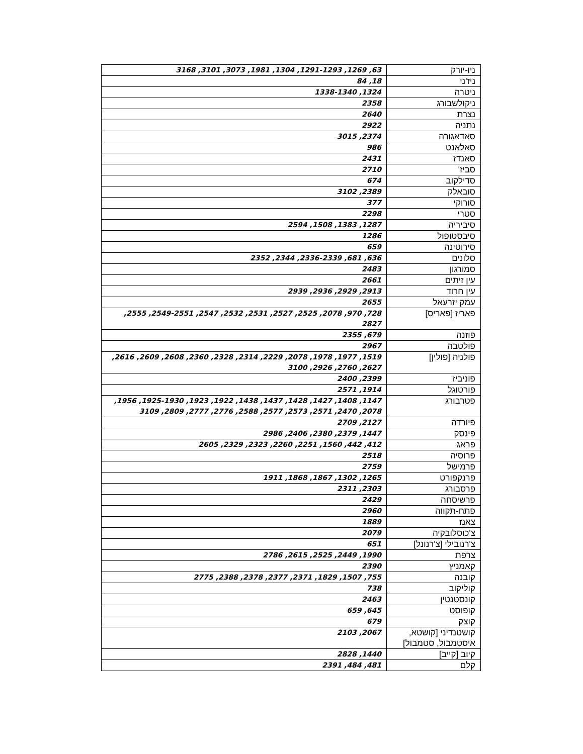| ניו-יורק | 63, 1269, 1291-1293, 1304, 1981, 3073, 3101, 3168 |
| ניז'ני | 18, 84 |
| ניטרה | 1324, 1338-1340 |
| ניקולשבורג | 2358 |
| נצרת | 2640 |
| נתניה | 2922 |
| סאדאגורה | 2374, 3015 |
| סאלאנט | 986 |
| סאנדז | 2431 |
| סביז' | 2710 |
| סדילקוב | 674 |
| סובאלק | 2389, 3102 |
| סורוקי | 377 |
| סטרי | 2298 |
| סיביריה | 1287, 1383, 1508, 2594 |
| סיבסטופול | 1286 |
| סירוטינה | 659 |
| סלונים | 636, 681, 2336-2339, 2344, 2352 |
| סמורגון | 2483 |
| עין זיתים | 2661 |
| עין חרוד | 2913, 2929, 2936, 2939 |
| עמק יזרעאל | 2655 |
| פאריז [פאריס] | 728, 970, 2078, 2525, 2527, 2531, 2532, 2547, 2549-2551, 2555, 2827 |
| פוזנה | 679, 2355 |
| פולטבה | 2967 |
| פולניה [פולין] | 1519, 1977, 1978, 2078, 2229, 2314, 2328, 2360, 2608, 2609, 2616, 2627, 2760, 2926, 3100 |
| פוניביז | 2399, 2400 |
| פורטוגל | 1914, 2571 |
| פטרבורג | 1147, 1408, 1427, 1428, 1437, 1438, 1922, 1923, 1925-1930, 1956, 2078, 2470, 2571, 2573, 2577, 2588, 2776, 2777, 2809, 3109 |
| פיורדה | 2127, 2709 |
| פינסק | 1447, 2379, 2380, 2406, 2986 |
| פראג | 412, 442, 1560, 2251, 2260, 2323, 2329, 2605 |
| פרוסיה | 2518 |
| פרמישל | 2759 |
| פרנקפורט | 1265, 1302, 1867, 1868, 1911 |
| פרסבורג | 2303, 2311 |
| פרשיסחה | 2429 |
| פתח-תקווה | 2960 |
| צאנז | 1889 |
| צ'כוסלובקיה | 2079 |
| צ'רנובילי [צ'רנונל] | 651 |
| צרפת | 1990, 2449, 2525, 2615, 2786 |
| קאמניץ | 2390 |
| קובנה | 755, 1507, 1829, 2371, 2377, 2378, 2388, 2775 |
| קוליקוב | 738 |
| קונסטנטין | 2463 |
| קופוסט | 645, 659 |
| קוצק | 679 |
| קושטנדיני [קושטא, איסטמבול, סטמבול] | 2067, 2103 |
| קיוב [קייב] | 1440, 2828 |
| קלם | 481, 484, 2391 |